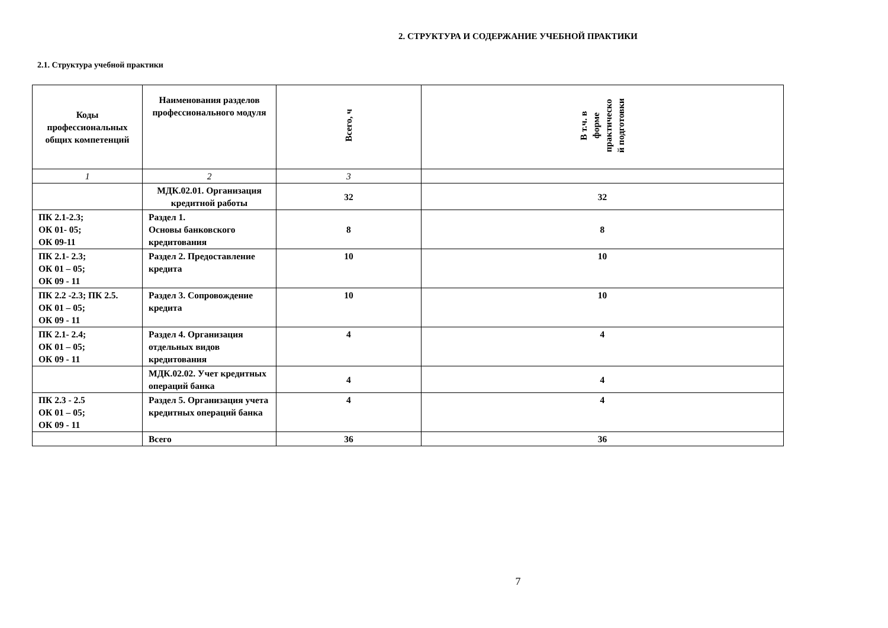2. СТРУКТУРА И СОДЕРЖАНИЕ УЧЕБНОЙ ПРАКТИКИ
2.1. Структура учебной практики
| Коды профессиональных общих компетенций | Наименования разделов профессионального модуля | Всего, ч | В т.ч. в форме практическо й подготовки |
| --- | --- | --- | --- |
| 1 | 2 | 3 | |
| | МДК.02.01. Организация кредитной работы | 32 | 32 |
| ПК 2.1-2.3; ОК 01- 05; ОК 09-11 | Раздел 1. Основы банковского кредитования | 8 | 8 |
| ПК 2.1- 2.3; ОК 01 – 05; ОК 09 - 11 | Раздел 2. Предоставление кредита | 10 | 10 |
| ПК 2.2 -2.3; ПК 2.5. ОК 01 – 05; ОК 09 - 11 | Раздел 3. Сопровождение кредита | 10 | 10 |
| ПК 2.1- 2.4; ОК 01 – 05; ОК 09 - 11 | Раздел 4. Организация отдельных видов кредитования | 4 | 4 |
| | МДК.02.02. Учет кредитных операций банка | 4 | 4 |
| ПК 2.3 - 2.5 ОК 01 – 05; ОК 09 - 11 | Раздел 5. Организация учета кредитных операций банка | 4 | 4 |
| | Всего | 36 | 36 |
7